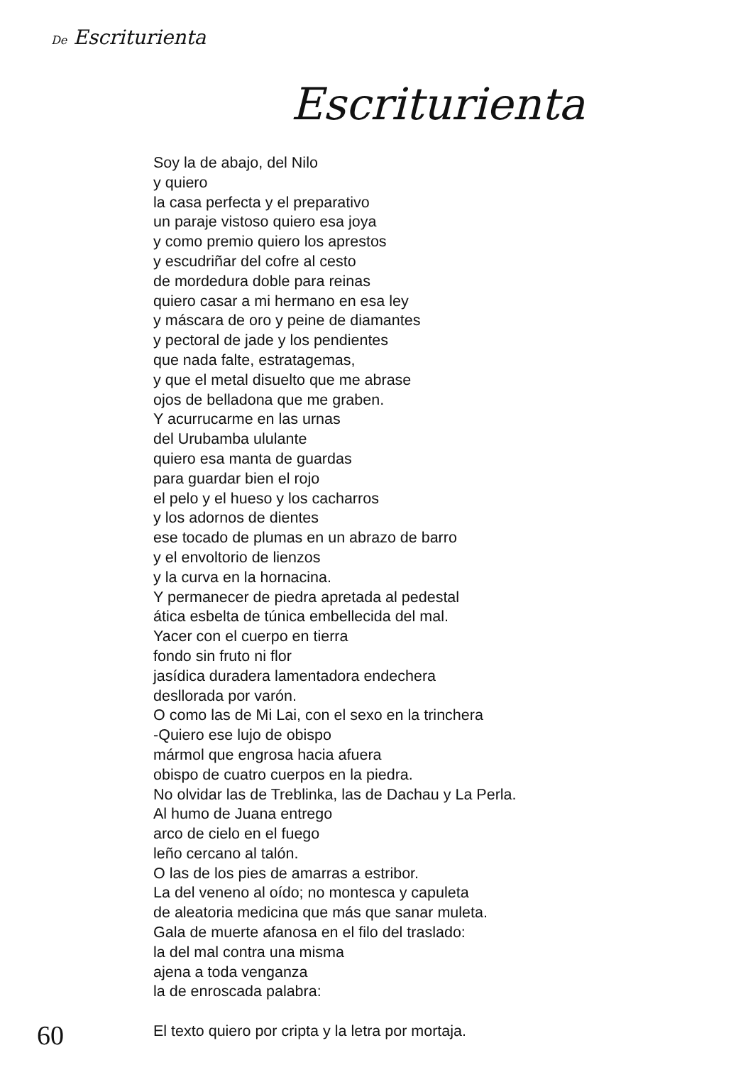De Escriturienta
Escriturienta
Soy la de abajo, del Nilo
y quiero
la casa perfecta y el preparativo
un paraje vistoso quiero esa joya
y como premio quiero los aprestos
y escudriñar del cofre al cesto
de mordedura doble para reinas
quiero casar a mi hermano en esa ley
y máscara de oro y peine de diamantes
y pectoral de jade y los pendientes
que nada falte, estratagemas,
y que el metal disuelto que me abrase
ojos de belladona que me graben.
Y acurrucarme en las urnas
del Urubamba ululante
quiero esa manta de guardas
para guardar bien el rojo
el pelo y el hueso y los cacharros
y los adornos de dientes
ese tocado de plumas en un abrazo de barro
y el envoltorio de lienzos
y la curva en la hornacina.
Y permanecer de piedra apretada al pedestal
ática esbelta de túnica embellecida del mal.
Yacer con el cuerpo en tierra
fondo sin fruto ni flor
jasídica duradera lamentadora endechera
desllorada por varón.
O como las de Mi Lai, con el sexo en la trinchera
-Quiero ese lujo de obispo
mármol que engrosa hacia afuera
obispo de cuatro cuerpos en la piedra.
No olvidar las de Treblinka, las de Dachau y La Perla.
Al humo de Juana entrego
arco de cielo en el fuego
leño cercano al talón.
O las de los pies de amarras a estribor.
La del veneno al oído; no montesca y capuleta
de aleatoria medicina que más que sanar muleta.
Gala de muerte afanosa en el filo del traslado:
la del mal contra una misma
ajena a toda venganza
la de enroscada palabra:
El texto quiero por cripta y la letra por mortaja.
60